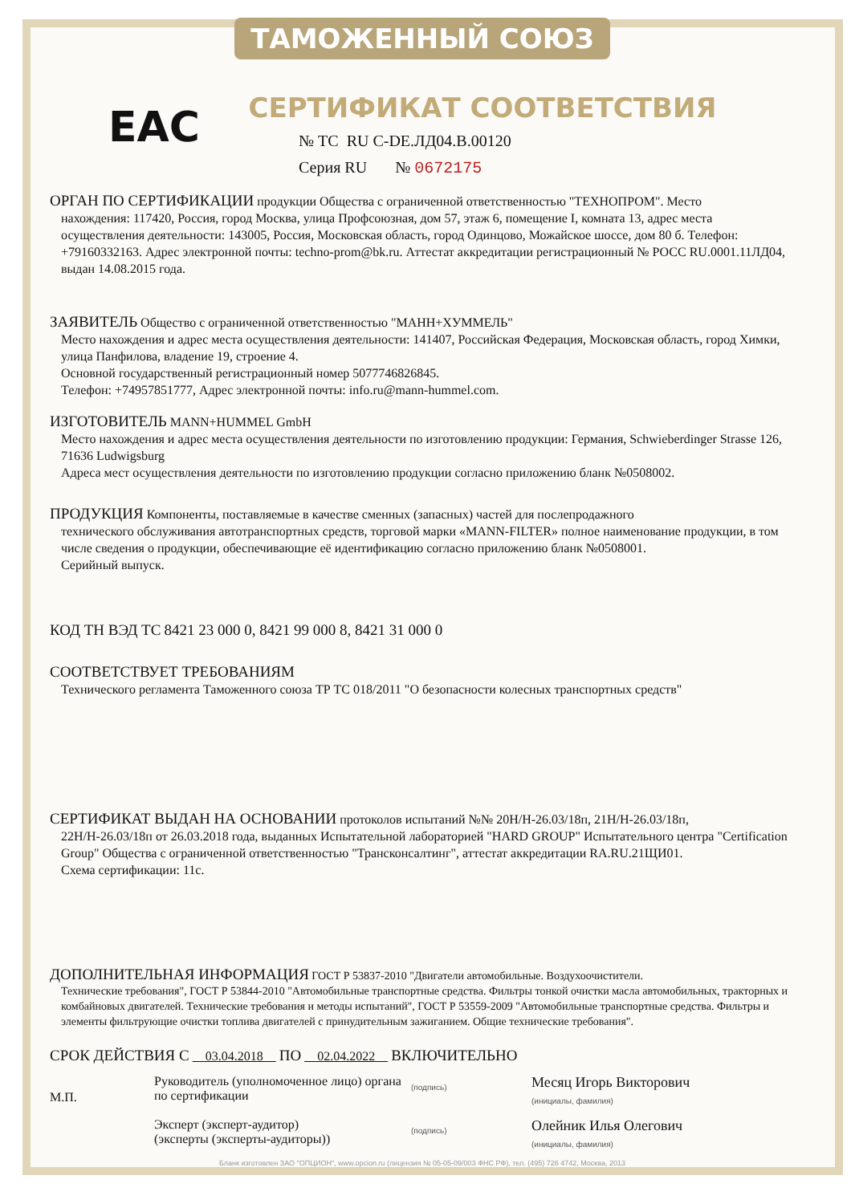ТАМОЖЕННЫЙ СОЮЗ
EAC
СЕРТИФИКАТ СООТВЕТСТВИЯ
№ ТС RU C-DE.ЛД04.В.00120
Серия RU № 0672175
ОРГАН ПО СЕРТИФИКАЦИИ продукции Общества с ограниченной ответственностью "ТЕХНОПРОМ". Место
нахождения: 117420, Россия, город Москва, улица Профсоюзная, дом 57, этаж 6, помещение I, комната 13, адрес места осуществления деятельности: 143005, Россия, Московская область, город Одинцово, Можайское шоссе, дом 80 б. Телефон: +79160332163. Адрес электронной почты: techno-prom@bk.ru. Аттестат аккредитации регистрационный № РОСС RU.0001.11ЛД04, выдан 14.08.2015 года.
ЗАЯВИТЕЛЬ Общество с ограниченной ответственностью "МАНН+ХУММЕЛЬ"
Место нахождения и адрес места осуществления деятельности: 141407, Российская Федерация, Московская область, город Химки, улица Панфилова, владение 19, строение 4.
Основной государственный регистрационный номер 5077746826845.
Телефон: +74957851777, Адрес электронной почты: info.ru@mann-hummel.com.
ИЗГОТОВИТЕЛЬ MANN+HUMMEL GmbH
Место нахождения и адрес места осуществления деятельности по изготовлению продукции: Германия, Schwieberdinger Strasse 126, 71636 Ludwigsburg
Адреса мест осуществления деятельности по изготовлению продукции согласно приложению бланк №0508002.
ПРОДУКЦИЯ Компоненты, поставляемые в качестве сменных (запасных) частей для послепродажного
технического обслуживания автотранспортных средств, торговой марки «MANN-FILTER» полное наименование продукции, в том числе сведения о продукции, обеспечивающие её идентификацию согласно приложению бланк №0508001.
Серийный выпуск.
КОД ТН ВЭД ТС 8421 23 000 0, 8421 99 000 8, 8421 31 000 0
СООТВЕТСТВУЕТ ТРЕБОВАНИЯМ
Технического регламента Таможенного союза ТР ТС 018/2011 "О безопасности колесных транспортных средств"
СЕРТИФИКАТ ВЫДАН НА ОСНОВАНИИ протоколов испытаний №№ 20Н/Н-26.03/18п, 21Н/Н-26.03/18п,
22Н/Н-26.03/18п от 26.03.2018 года, выданных Испытательной лабораторией "HARD GROUP" Испытательного центра "Certification Group" Общества с ограниченной ответственностью "Трансконсалтинг", аттестат аккредитации RA.RU.21ЩИ01.
Схема сертификации: 11с.
ДОПОЛНИТЕЛЬНАЯ ИНФОРМАЦИЯ ГОСТ Р 53837-2010 "Двигатели автомобильные. Воздухоочистители.
Технические требования", ГОСТ Р 53844-2010 "Автомобильные транспортные средства. Фильтры тонкой очистки масла автомобильных, тракторных и комбайновых двигателей. Технические требования и методы испытаний", ГОСТ Р 53559-2009 "Автомобильные транспортные средства. Фильтры и элементы фильтрующие очистки топлива двигателей с принудительным зажиганием. Общие технические требования".
СРОК ДЕЙСТВИЯ С 03.04.2018 ПО 02.04.2022 ВКЛЮЧИТЕЛЬНО
М.П.
Руководитель (уполномоченное лицо) органа по сертификации
(подпись)
Месяц Игорь Викторович
(инициалы, фамилия)
Эксперт (эксперт-аудитор)
(эксперты (эксперты-аудиторы))
(подпись)
Олейник Илья Олегович
(инициалы, фамилия)
Бланк изготовлен ЗАО "ОПЦИОН", www.opcion.ru (лицензия № 05-05-09/003 ФНС РФ), тел. (495) 726 4742, Москва, 2013